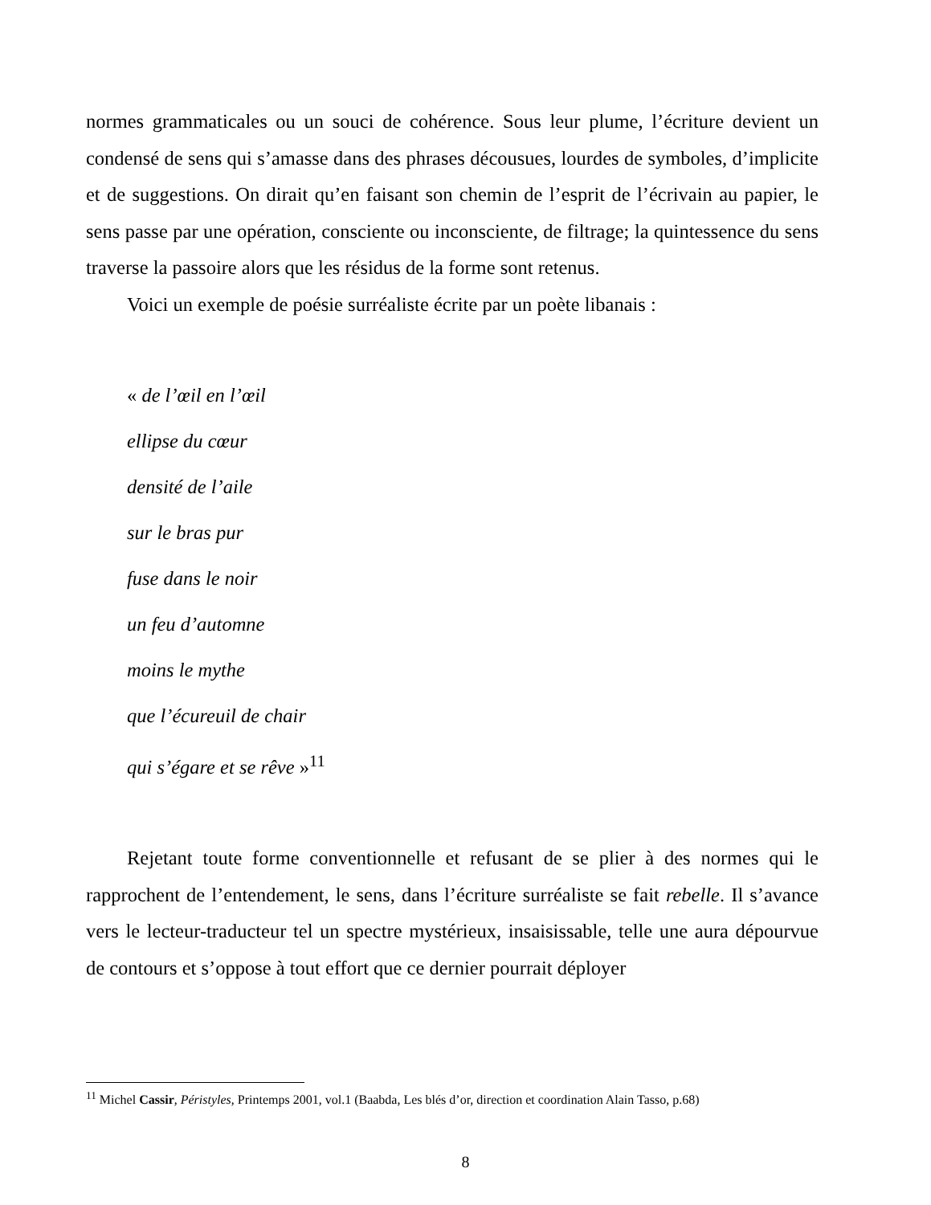normes grammaticales ou un souci de cohérence. Sous leur plume, l’écriture devient un condensé de sens qui s’amasse dans des phrases décousues, lourdes de symboles, d’implicite et de suggestions. On dirait qu’en faisant son chemin de l’esprit de l’écrivain au papier, le sens passe par une opération, consciente ou inconsciente, de filtrage; la quintessence du sens traverse la passoire alors que les résidus de la forme sont retenus.
Voici un exemple de poésie surréaliste écrite par un poète libanais :
« de l’œil en l’œil
ellipse du cœur
densité de l’aile
sur le bras pur
fuse dans le noir
un feu d’automne
moins le mythe
que l’écureuil de chair
qui s’égare et se rêve »<sup>11</sup>
Rejetant toute forme conventionnelle et refusant de se plier à des normes qui le rapprochent de l’entendement, le sens, dans l’écriture surréaliste se fait rebelle. Il s’avance vers le lecteur-traducteur tel un spectre mystérieux, insaisissable, telle une aura dépourvue de contours et s’oppose à tout effort que ce dernier pourrait déployer
<sup>11</sup> Michel Cassir, Péristyles, Printemps 2001, vol.1 (Baabda, Les blés d’or, direction et coordination Alain Tasso, p.68)
8